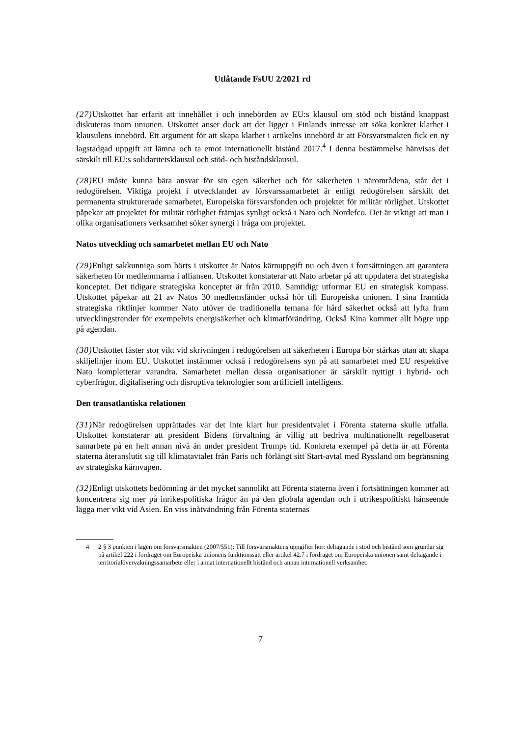Utlåtande FsUU 2/2021 rd
(27) Utskottet har erfarit att innehållet i och innebörden av EU:s klausul om stöd och bistånd knappast diskuteras inom unionen. Utskottet anser dock att det ligger i Finlands intresse att söka konkret klarhet i klausulens innebörd. Ett argument för att skapa klarhet i artikelns innebörd är att Försvarsmakten fick en ny lagstadgad uppgift att lämna och ta emot internationellt bistånd 2017.<sup>4</sup> I denna bestämmelse hänvisas det särskilt till EU:s solidaritetsklausul och stöd- och biståndsklausul.
(28) EU måste kunna bära ansvar för sin egen säkerhet och för säkerheten i närområdena, står det i redogörelsen. Viktiga projekt i utvecklandet av försvarssamarbetet är enligt redogörelsen särskilt det permanenta strukturerade samarbetet, Europeiska försvarsfonden och projektet för militär rörlighet. Utskottet påpekar att projektet för militär rörlighet främjas synligt också i Nato och Nordefco. Det är viktigt att man i olika organisationers verksamhet söker synergi i fråga om projektet.
Natos utveckling och samarbetet mellan EU och Nato
(29) Enligt sakkunniga som hörts i utskottet är Natos kärnuppgift nu och även i fortsättningen att garantera säkerheten för medlemmarna i alliansen. Utskottet konstaterar att Nato arbetar på att uppdatera det strategiska konceptet. Det tidigare strategiska konceptet är från 2010. Samtidigt utformar EU en strategisk kompass. Utskottet påpekar att 21 av Natos 30 medlemsländer också hör till Europeiska unionen. I sina framtida strategiska riktlinjer kommer Nato utöver de traditionella temana för hård säkerhet också att lyfta fram utvecklingstrender för exempelvis energisäkerhet och klimatförändring. Också Kina kommer allt högre upp på agendan.
(30) Utskottet fäster stor vikt vid skrivningen i redogörelsen att säkerheten i Europa bör stärkas utan att skapa skiljelinjer inom EU. Utskottet instämmer också i redogörelsens syn på att samarbetet med EU respektive Nato kompletterar varandra. Samarbetet mellan dessa organisationer är särskilt nyttigt i hybrid- och cyberfrågor, digitalisering och disruptiva teknologier som artificiell intelligens.
Den transatlantiska relationen
(31) När redogörelsen upprättades var det inte klart hur presidentvalet i Förenta staterna skulle utfalla. Utskottet konstaterar att president Bidens förvaltning är villig att bedriva multinationellt regelbaserat samarbete på en helt annan nivå än under president Trumps tid. Konkreta exempel på detta är att Förenta staterna återanslutit sig till klimatavtalet från Paris och förlängt sitt Start-avtal med Ryssland om begränsning av strategiska kärnvapen.
(32) Enligt utskottets bedömning är det mycket sannolikt att Förenta staterna även i fortsättningen kommer att koncentrera sig mer på inrikespolitiska frågor än på den globala agendan och i utrikespolitiskt hänseende lägga mer vikt vid Asien. En viss inåtvändning från Förenta staternas
4 2 § 3 punkten i lagen om försvarsmakten (2007/551): Till försvarsmaktens uppgifter hör: deltagande i stöd och bistånd som grundar sig på artikel 222 i fördraget om Europeiska unionens funktionssätt eller artikel 42.7 i fördraget om Europeiska unionen samt deltagande i territorialövervakningssamarbete eller i annat internationellt bistånd och annan internationell verksamhet.
7